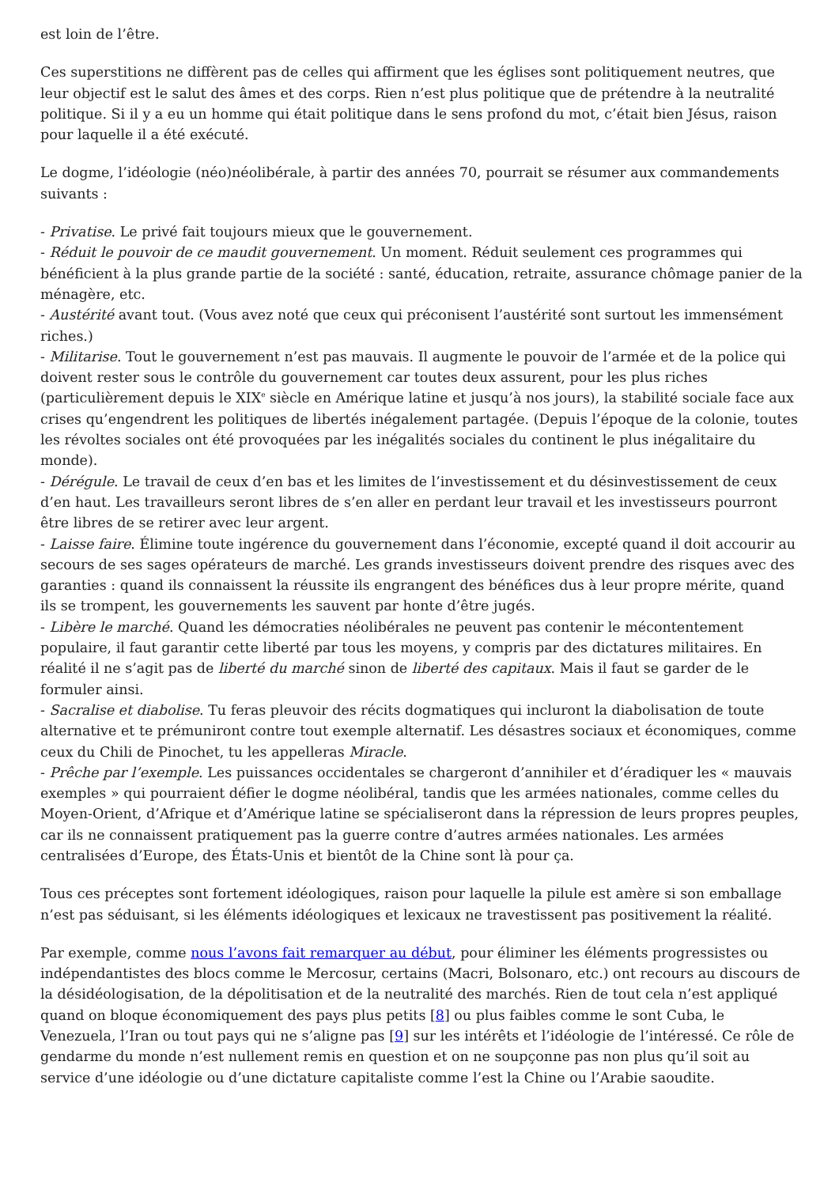est loin de l’être.
Ces superstitions ne diffèrent pas de celles qui affirment que les églises sont politiquement neutres, que leur objectif est le salut des âmes et des corps. Rien n’est plus politique que de prétendre à la neutralité politique. Si il y a eu un homme qui était politique dans le sens profond du mot, c’était bien Jésus, raison pour laquelle il a été exécuté.
Le dogme, l’idéologie (néo)néolibérale, à partir des années 70, pourrait se résumer aux commandements suivants :
- Privatise. Le privé fait toujours mieux que le gouvernement.
- Réduit le pouvoir de ce maudit gouvernement. Un moment. Réduit seulement ces programmes qui bénéficient à la plus grande partie de la société : santé, éducation, retraite, assurance chômage panier de la ménagère, etc.
- Austérité avant tout. (Vous avez noté que ceux qui préconisent l’austérité sont surtout les immensément riches.)
- Militarise. Tout le gouvernement n’est pas mauvais. Il augmente le pouvoir de l’armée et de la police qui doivent rester sous le contrôle du gouvernement car toutes deux assurent, pour les plus riches (particulièrement depuis le XIX<sup>e</sup> siècle en Amérique latine et jusqu’à nos jours), la stabilité sociale face aux crises qu’engendrent les politiques de libertés inégalement partagée. (Depuis l’époque de la colonie, toutes les révoltes sociales ont été provoquées par les inégalités sociales du continent le plus inégalitaire du monde).
- Dérégule. Le travail de ceux d’en bas et les limites de l’investissement et du désinvestissement de ceux d’en haut. Les travailleurs seront libres de s’en aller en perdant leur travail et les investisseurs pourront être libres de se retirer avec leur argent.
- Laisse faire. Élimine toute ingérence du gouvernement dans l’économie, excepté quand il doit accourir au secours de ses sages opérateurs de marché. Les grands investisseurs doivent prendre des risques avec des garanties : quand ils connaissent la réussite ils engrangent des bénéfices dus à leur propre mérite, quand ils se trompent, les gouvernements les sauvent par honte d’être jugés.
- Libère le marché. Quand les démocraties néolibérales ne peuvent pas contenir le mécontentement populaire, il faut garantir cette liberté par tous les moyens, y compris par des dictatures militaires. En réalité il ne s’agit pas de liberté du marché sinon de liberté des capitaux. Mais il faut se garder de le formuler ainsi.
- Sacralise et diabolise. Tu feras pleuvoir des récits dogmatiques qui incluront la diabolisation de toute alternative et te prémuniront contre tout exemple alternatif. Les désastres sociaux et économiques, comme ceux du Chili de Pinochet, tu les appelleras Miracle.
- Prêche par l’exemple. Les puissances occidentales se chargeront d’annihiler et d’éradiquer les « mauvais exemples » qui pourraient défier le dogme néolibéral, tandis que les armées nationales, comme celles du Moyen-Orient, d’Afrique et d’Amérique latine se spécialiseront dans la répression de leurs propres peuples, car ils ne connaissent pratiquement pas la guerre contre d’autres armées nationales. Les armées centralisées d’Europe, des États-Unis et bientôt de la Chine sont là pour ça.
Tous ces préceptes sont fortement idéologiques, raison pour laquelle la pilule est amère si son emballage n’est pas séduisant, si les éléments idéologiques et lexicaux ne travestissent pas positivement la réalité.
Par exemple, comme nous l’avons fait remarquer au début, pour éliminer les éléments progressistes ou indépendantistes des blocs comme le Mercosur, certains (Macri, Bolsonaro, etc.) ont recours au discours de la désidéologisation, de la dépolitisation et de la neutralité des marchés. Rien de tout cela n’est appliqué quand on bloque économiquement des pays plus petits [8] ou plus faibles comme le sont Cuba, le Venezuela, l’Iran ou tout pays qui ne s’aligne pas [9] sur les intérêts et l’idéologie de l’intéressé. Ce rôle de gendarme du monde n’est nullement remis en question et on ne soupçonne pas non plus qu’il soit au service d’une idéologie ou d’une dictature capitaliste comme l’est la Chine ou l’Arabie saoudite.